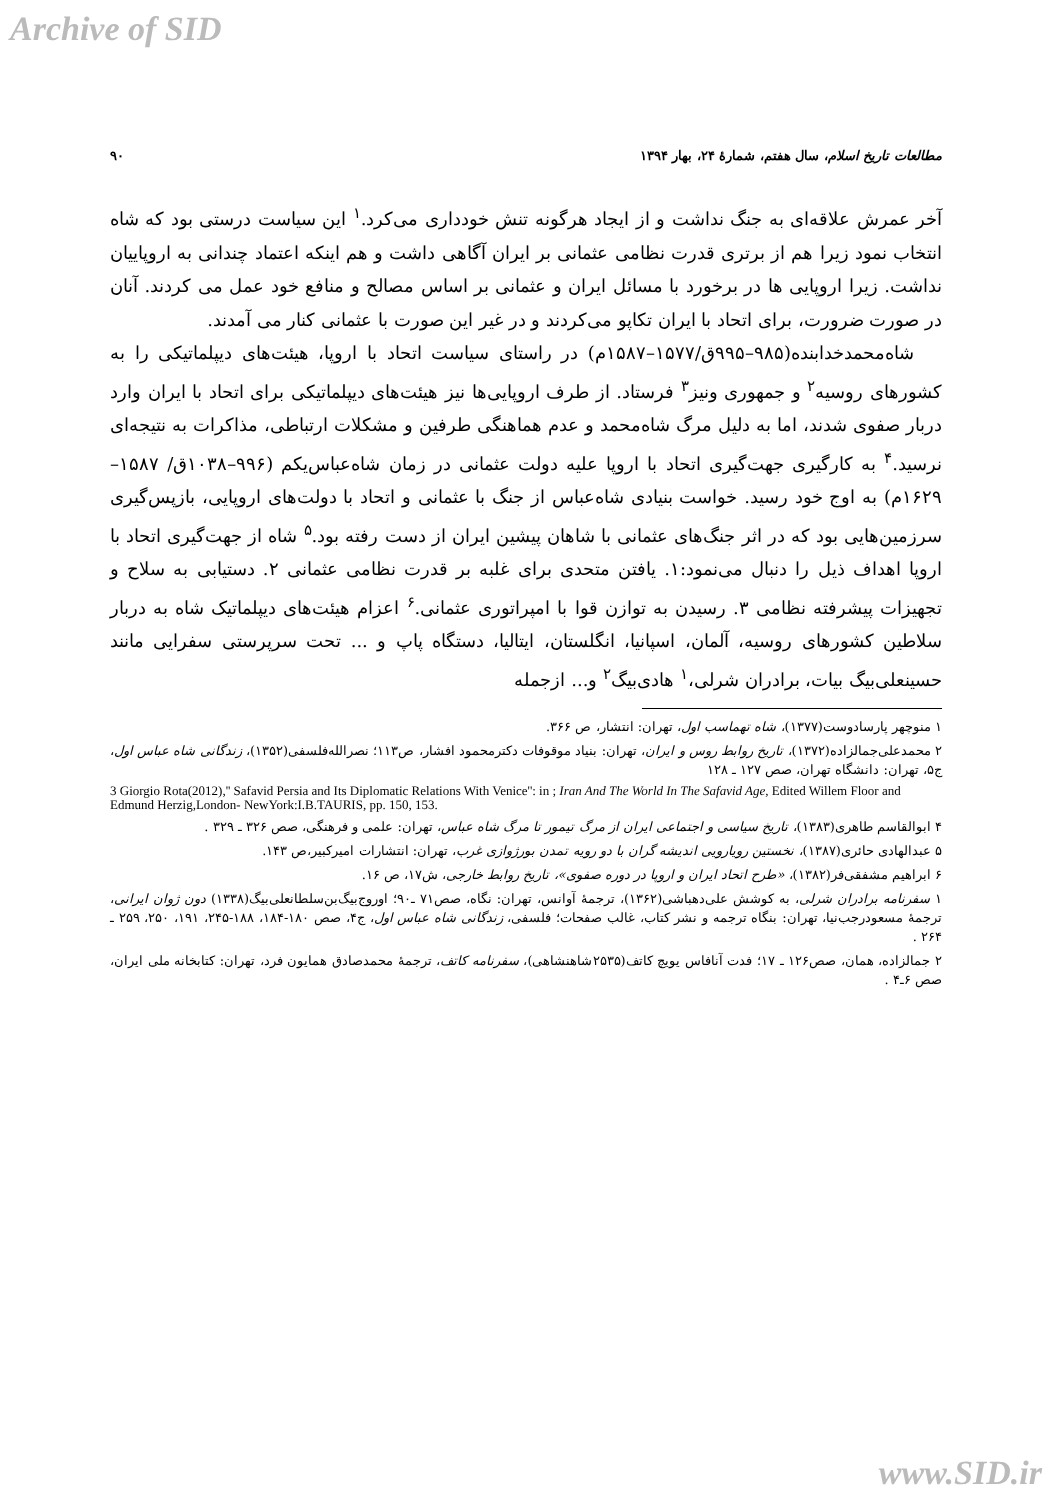Archive of SID
مطالعات تاریخ اسلام، سال هفتم، شمارهٔ ۲۴، بهار ۱۳۹۴ ۹۰
آخر عمرش علاقه‌ای به جنگ نداشت و از ایجاد هرگونه تنش خودداری می‌کرد.<sup>۱</sup> این سیاست درستی بود که شاه انتخاب نمود زیرا هم از برتری قدرت نظامی عثمانی بر ایران آگاهی داشت و هم اینکه اعتماد چندانی به اروپاییان نداشت. زیرا اروپایی ها در برخورد با مسائل ایران و عثمانی بر اساس مصالح و منافع خود عمل می کردند. آنان در صورت ضرورت، برای اتحاد با ایران تکاپو می‌کردند و در غیر این صورت با عثمانی کنار می آمدند.
شاه‌محمدخدابنده(۹۸۵–۹۹۵ق/۱۵۷۷–۱۵۸۷م) در راستای سیاست اتحاد با اروپا، هیئت‌های دیپلماتیکی را به کشورهای روسیه<sup>۲</sup> و جمهوری ونیز<sup>۳</sup> فرستاد. از طرف اروپایی‌ها نیز هیئت‌های دیپلماتیکی برای اتحاد با ایران وارد دربار صفوی شدند، اما به دلیل مرگ شاه‌محمد و عدم هماهنگی طرفین و مشکلات ارتباطی، مذاکرات به نتیجه‌ای نرسید.<sup>۴</sup> به کارگیری جهت‌گیری اتحاد با اروپا علیه دولت عثمانی در زمان شاه‌عباس‌یکم (۹۹۶–۱۰۳۸ق/ ۱۵۸۷– ۱۶۲۹م) به اوج خود رسید. خواست بنیادی شاه‌عباس از جنگ با عثمانی و اتحاد با دولت‌های اروپایی، بازپس‌گیری سرزمین‌هایی بود که در اثر جنگ‌های عثمانی با شاهان پیشین ایران از دست رفته بود.<sup>۵</sup> شاه از جهت‌گیری اتحاد با اروپا اهداف ذیل را دنبال می‌نمود:۱. یافتن متحدی برای غلبه بر قدرت نظامی عثمانی ۲. دستیابی به سلاح و تجهیزات پیشرفته نظامی ۳. رسیدن به توازن قوا با امپراتوری عثمانی.<sup>۶</sup> اعزام هیئت‌های دیپلماتیک شاه به دربار سلاطین کشورهای روسیه، آلمان، اسپانیا، انگلستان، ایتالیا، دستگاه پاپ و ... تحت سرپرستی سفرایی مانند حسینعلی‌بیگ بیات، برادران شرلی،<sup>۱</sup> هادی‌بیگ<sup>۲</sup> و... ازجمله
۱ منوچهر پارسادوست(۱۳۷۷)، شاه تهماسب اول، تهران: انتشار، ص ۳۶۶.
۲ محمدعلی‌جمالزاده(۱۳۷۲)، تاریخ روابط روس و ایران، تهران: بنیاد موقوفات دکترمحمود افشار، ص۱۱۳؛ نصرالله‌فلسفی(۱۳۵۲)، زندگانی شاه عباس اول، ج۵، تهران: دانشگاه تهران، صص ۱۲۷ ـ ۱۲۸
3 Giorgio Rota(2012),'' Safavid Persia and Its Diplomatic Relations With Venice'': in ; Iran And The World In The Safavid Age, Edited Willem Floor and Edmund Herzig,London- NewYork:I.B.TAURIS, pp. 150, 153.
۴ ابوالقاسم طاهری(۱۳۸۳)، تاریخ سیاسی و اجتماعی ایران از مرگ تیمور تا مرگ شاه عباس، تهران: علمی و فرهنگی، صص ۳۲۶ ـ ۳۲۹ .
۵ عبدالهادی حائری(۱۳۸۷)، نخستین رویارویی اندیشه گران با دو رویه تمدن بورژوازی غرب، تهران: انتشارات امیرکبیر،ص ۱۴۳.
۶ ابراهیم مشفقی‌فر(۱۳۸۲)، «طرح اتحاد ایران و اروپا در دوره صفوی»، تاریخ روابط خارجی، ش۱۷، ص ۱۶.
۱ سفرنامه برادران شرلی، به کوشش علی‌دهباشی(۱۳۶۲)، ترجمهٔ آوانس، تهران: نگاه، صص۷۱ ـ۹۰؛ اوروج‌بیگ‌بن‌سلطانعلی‌بیگ(۱۳۳۸) دون ژوان ایرانی، ترجمهٔ مسعودرجب‌نیا، تهران: بنگاه ترجمه و نشر کتاب، غالب صفحات؛ فلسفی، زندگانی شاه عباس اول، ج۴، صص ۱۸۰-۱۸۴، ۱۸۸-۲۴۵، ۱۹۱، ۲۵۰، ۲۵۹ ـ ۲۶۴ .
۲ جمالزاده، همان، صص۱۲۶ ـ ۱۷؛ فدت آنافاس یویچ کاتف(۲۵۳۵شاهنشاهی)، سفرنامه کاتف، ترجمهٔ محمدصادق همایون فرد، تهران: کتابخانه ملی ایران، صص ۶ـ۴ .
www.SID.ir